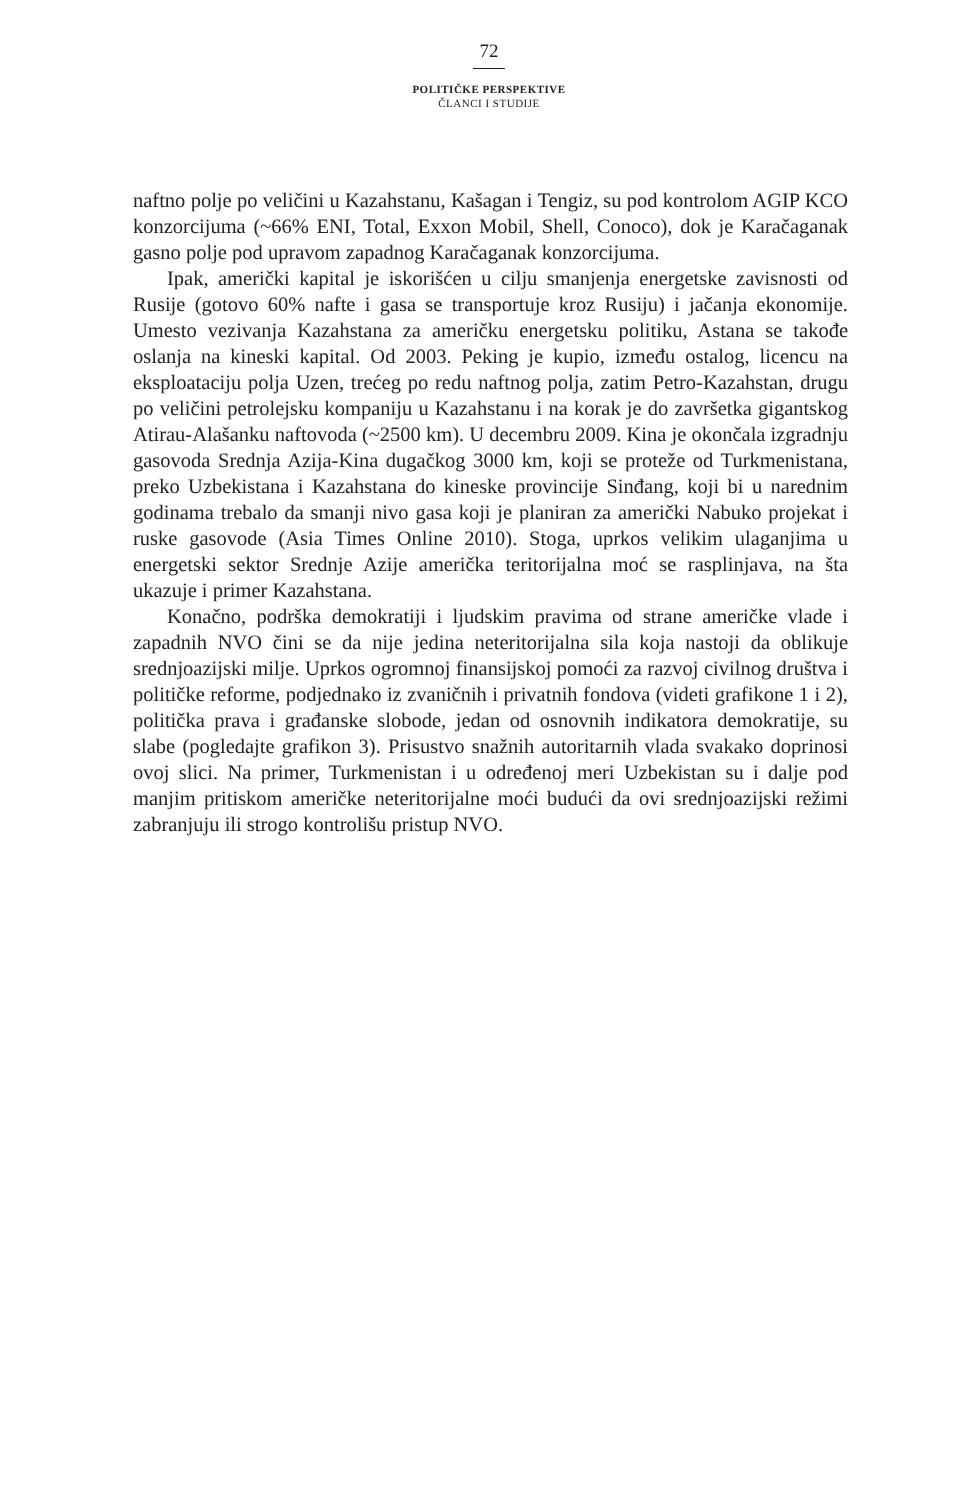72
POLITIČKE PERSPEKTIVE
ČLANCI I STUDIJE
naftno polje po veličini u Kazahstanu, Kašagan i Tengiz, su pod kontrolom AGIP KCO konzorcijuma (~66% ENI, Total, Exxon Mobil, Shell, Conoco), dok je Karačaganak gasno polje pod upravom zapadnog Karačaganak konzorcijuma.
Ipak, američki kapital je iskorišćen u cilju smanjenja energetske zavisnosti od Rusije (gotovo 60% nafte i gasa se transportuje kroz Rusiju) i jačanja ekonomije. Umesto vezivanja Kazahstana za američku energetsku politiku, Astana se takođe oslanja na kineski kapital. Od 2003. Peking je kupio, između ostalog, licencu na eksploataciju polja Uzen, trećeg po redu naftnog polja, zatim Petro-Kazahstan, drugu po veličini petrolejsku kompaniju u Kazahstanu i na korak je do završetka gigantskog Atirau-Alašanku naftovoda (~2500 km). U decembru 2009. Kina je okončala izgradnju gasovoda Srednja Azija-Kina dugačkog 3000 km, koji se proteže od Turkmenistana, preko Uzbekistana i Kazahstana do kineske provincije Sinđang, koji bi u narednim godinama trebalo da smanji nivo gasa koji je planiran za američki Nabuko projekat i ruske gasovode (Asia Times Online 2010). Stoga, uprkos velikim ulaganjima u energetski sektor Srednje Azije američka teritorijalna moć se rasplinjava, na šta ukazuje i primer Kazahstana.
Konačno, podrška demokratiji i ljudskim pravima od strane američke vlade i zapadnih NVO čini se da nije jedina neteritorijalna sila koja nastoji da oblikuje srednjoazijski milje. Uprkos ogromnoj finansijskoj pomoći za razvoj civilnog društva i političke reforme, podjednako iz zvaničnih i privatnih fondova (videti grafikone 1 i 2), politička prava i građanske slobode, jedan od osnovnih indikatora demokratije, su slabe (pogledajte grafikon 3). Prisustvo snažnih autoritarnih vlada svakako doprinosi ovoj slici. Na primer, Turkmenistan i u određenoj meri Uzbekistan su i dalje pod manjim pritiskom američke neteritorijalne moći budući da ovi srednjoazijski režimi zabranjuju ili strogo kontrolišu pristup NVO.